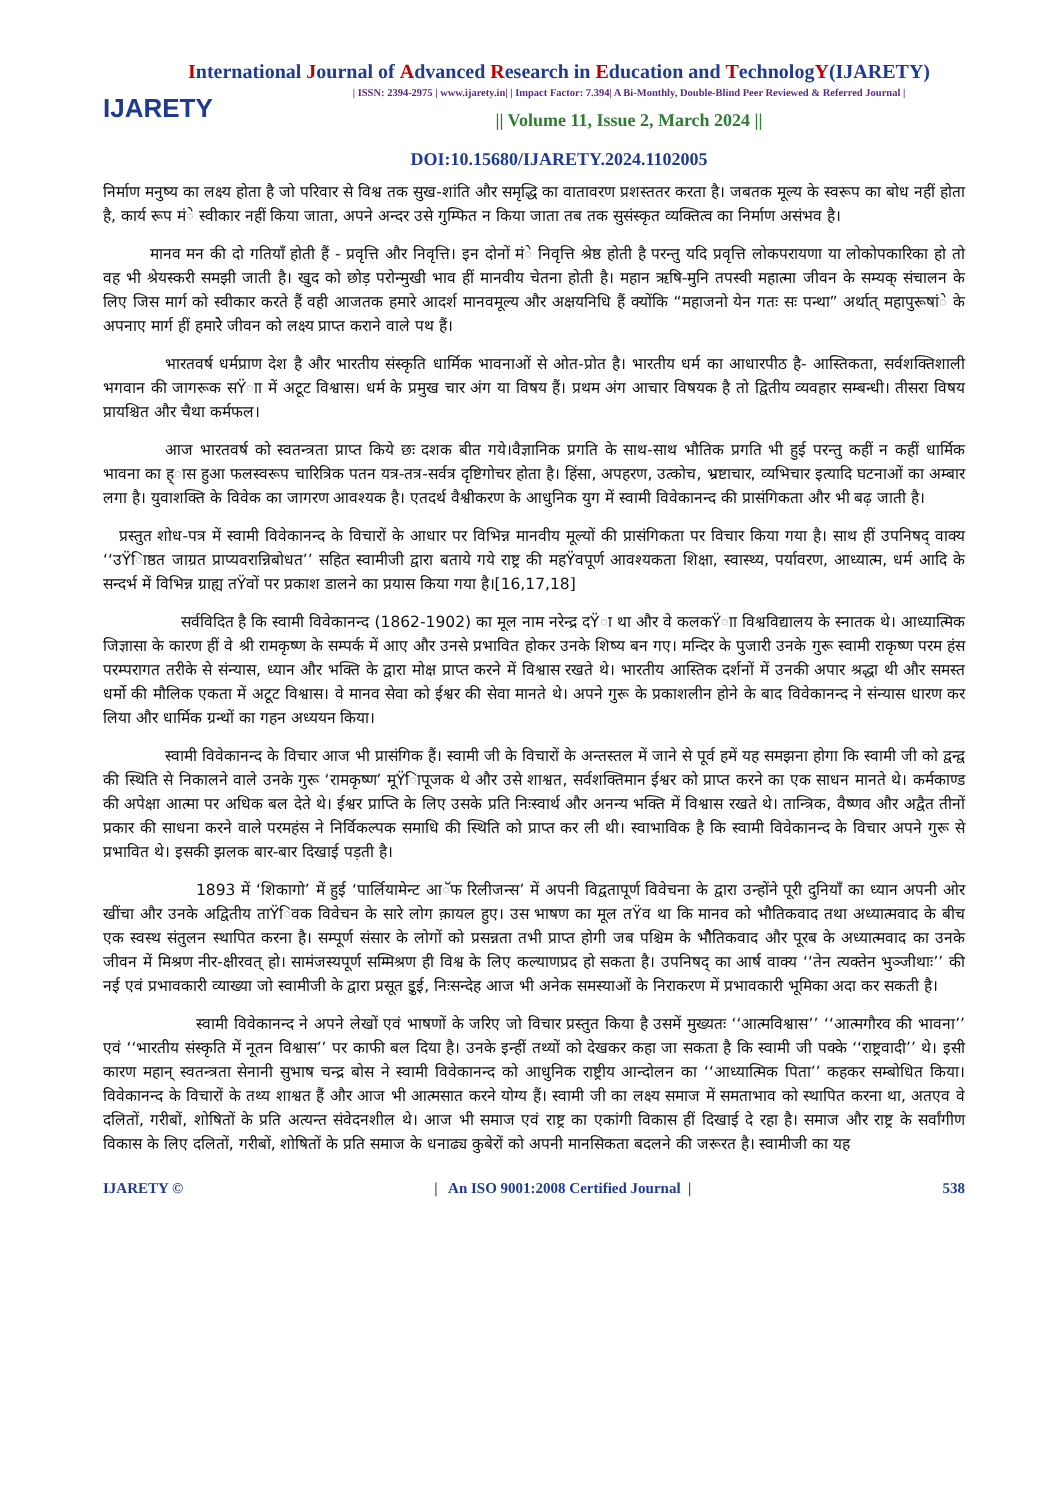International Journal of Advanced Research in Education and TechnologY(IJARETY)
IJARETY
| ISSN: 2394-2975 | www.ijarety.in| | Impact Factor: 7.394| A Bi-Monthly, Double-Blind Peer Reviewed & Referred Journal |
|| Volume 11, Issue 2, March 2024 ||
DOI:10.15680/IJARETY.2024.1102005
निर्माण मनुष्य का लक्ष्य होता है जो परिवार से विश्व तक सुख-शांति और समृद्धि का वातावरण प्रशस्ततर करता है। जबतक मूल्य के स्वरूप का बोध नहीं होता है, कार्य रूप मंे स्वीकार नहीं किया जाता, अपने अन्दर उसे गुम्फित न किया जाता तब तक सुसंस्कृत व्यक्तित्व का निर्माण असंभव है।
   मानव मन की दो गतियाँ होती हैं - प्रवृत्ति और निवृत्ति। इन दोनों मंे निवृत्ति श्रेष्ठ होती है परन्तु यदि प्रवृत्ति लोकपरायणा या लोकोपकारिका हो तो वह भी श्रेयस्करी समझी जाती है। खुद को छोड़ परोन्मुखी भाव हीं मानवीय चेतना होती है। महान ऋषि-मुनि तपस्वी महात्मा जीवन के सम्यक् संचालन के लिए जिस मार्ग को स्वीकार करते हैं वही आजतक हमारे आदर्श मानवमूल्य और अक्षयनिधि हैं क्योंकि “महाजनो येन गतः सः पन्था” अर्थात् महापुरूषांे के अपनाए मार्ग हीं हमारेे जीवन को लक्ष्य प्राप्त कराने वाले पथ हैं।
    भारतवर्ष धर्मप्राण देश है और भारतीय संस्कृति धार्मिक भावनाओं से ओत-प्रोत है। भारतीय धर्म का आधारपीठ है- आस्तिकता, सर्वशक्तिशाली भगवान की जागरूक सŸाा में अटूट विश्वास। धर्म के प्रमुख चार अंग या विषय हैं। प्रथम अंग आचार विषयक है तो द्वितीय व्यवहार सम्बन्धी। तीसरा विषय प्रायश्चित और चैथा कर्मफल।
    आज भारतवर्ष को स्वतन्त्रता प्राप्त किये छः दशक बीत गये।वैज्ञानिक प्रगति के साथ-साथ भौतिक प्रगति भी हुई परन्तु कहीं न कहीं धार्मिक भावना का ह्ास हुआ फलस्वरूप चारित्रिक पतन यत्र-तत्र-सर्वत्र दृष्टिगोचर होता है। हिंसा, अपहरण, उत्कोच, भ्रष्टाचार, व्यभिचार इत्यादि घटनाओं का अम्बार लगा है। युवाशक्ति के विवेक का जागरण आवश्यक है। एतदर्थ वैश्वीकरण के आधुनिक युग में स्वामी विवेकानन्द की प्रासंगिकता और भी बढ़ जाती है।
 प्रस्तुत शोध-पत्र में स्वामी विवेकानन्द के विचारों के आधार पर विभिन्न मानवीय मूल्यों की प्रासंगिकता पर विचार किया गया है। साथ हीं उपनिषद् वाक्य ‘‘उŸिाष्ठत जाग्रत प्राप्यवरान्निबोधत’’ सहित स्वामीजी द्वारा बताये गये राष्ट्र की महŸवपूर्ण आवश्यकता शिक्षा, स्वास्थ्य, पर्यावरण, आध्यात्म, धर्म आदि के सन्दर्भ में विभिन्न ग्राह्य तŸवों पर प्रकाश डालने का प्रयास किया गया है।[16,17,18]
     सर्वविदित है कि स्वामी विवेकानन्द (1862-1902) का मूल नाम नरेन्द्र दŸा था और वे कलकŸाा विश्वविद्यालय के स्नातक थे। आध्यात्मिक जिज्ञासा के कारण हीं वे श्री रामकृष्ण के सम्पर्क में आए और उनसे प्रभावित होकर उनके शिष्य बन गए। मन्दिर के पुजारी उनके गुरू स्वामी राकृष्ण परम हंस परम्परागत तरीके से संन्यास, ध्यान और भक्ति के द्वारा मोक्ष प्राप्त करने में विश्वास रखते थे। भारतीय आस्तिक दर्शनों में उनकी अपार श्रद्धा थी और समस्त धर्मो की मौलिक एकता में अटूट विश्वास। वे मानव सेवा को ईश्वर की सेवा मानते थे। अपने गुरू के प्रकाशलीन होने के बाद विवेकानन्द ने संन्यास धारण कर लिया और धार्मिक ग्रन्थों का गहन अध्ययन किया।
    स्वामी विवेकानन्द के विचार आज भी प्रासंगिक हैं। स्वामी जी के विचारों के अन्तस्तल में जाने से पूर्व हमें यह समझना होगा कि स्वामी जी को द्वन्द्व की स्थिति से निकालने वाले उनके गुरू ‘रामकृष्ण’ मूŸिापूजक थे और उसे शाश्वत, सर्वशक्तिमान ईश्वर को प्राप्त करने का एक साधन मानते थे। कर्मकाण्ड की अपेक्षा आत्मा पर अधिक बल देते थे। ईश्वर प्राप्ति के लिए उसके प्रति निःस्वार्थ और अनन्य भक्ति में विश्वास रखते थे। तान्त्रिक, वैष्णव और अद्वैत तीनों प्रकार की साधना करने वाले परमहंस ने निर्विकल्पक समाधि की स्थिति को प्राप्त कर ली थी। स्वाभाविक है कि स्वामी विवेकानन्द के विचार अपने गुरू से प्रभावित थे। इसकी झलक बार-बार दिखाई पड़ती है।
      1893 में ‘शिकागो’ में हुई ‘पार्लियामेन्ट आॅफ रिलीजन्स’ में अपनी विद्वतापूर्ण विवेचना के द्वारा उन्होंने पूरी दुनियाँ का ध्यान अपनी ओर खींचा और उनके अद्वितीय ताŸिवक विवेचन के सारे लोग क़ायल हुए। उस भाषण का मूल तŸव था कि मानव को भौतिकवाद तथा अध्यात्मवाद के बीच एक स्वस्थ संतुलन स्थापित करना है। सम्पूर्ण संसार के लोगों को प्रसन्नता तभी प्राप्त होगी जब पश्चिम के भौैतिकवाद और पूरब के अध्यात्मवाद का उनके जीवन में मिश्रण नीर-क्षीरवत् हो। सामंजस्यपूर्ण सम्मिश्रण ही विश्व के लिए कल्याणप्रद हो सकता है। उपनिषद् का आर्ष वाक्य ‘‘तेन त्यक्तेन भुञ्जीथाः’’ की नई एवं प्रभावकारी व्याख्या जो स्वामीजी के द्वारा प्रसूत इुई, निःसन्देह आज भी अनेक समस्याओं के निराकरण में प्रभावकारी भूमिका अदा कर सकती है।
      स्वामी विवेकानन्द ने अपने लेखों एवं भाषणों के जरिए जो विचार प्रस्तुत किया है उसमें मुख्यतः ‘‘आत्मविश्वास’’ ‘‘आत्मगौरव की भावना’’ एवं ‘‘भारतीय संस्कृति में नूतन विश्वास’’ पर काफी बल दिया है। उनके इन्हीं तथ्यों को देखकर कहा जा सकता है कि स्वामी जी पक्के ‘‘राष्ट्रवादी’’ थे। इसी कारण महान् स्वतन्त्रता सेनानी सुभाष चन्द्र बोस ने स्वामी विवेकानन्द को आधुनिक राष्ट्रीय आन्दोलन का ‘‘आध्यात्मिक पिता’’ कहकर सम्बोधित किया। विवेकानन्द के विचारों के तथ्य शाश्वत हैं और आज भी आत्मसात करने योग्य हैं। स्वामी जी का लक्ष्य समाज में समताभाव को स्थापित करना था, अतएव वे दलितों, गरीबों, शोषितों के प्रति अत्यन्त संवेदनशील थे। आज भी समाज एवं राष्ट्र का एकांगी विकास हीं दिखाई दे रहा है। समाज और राष्ट्र के सर्वांगीण विकास के लिए दलितों, गरीबों, शोषितों के प्रति समाज के धनाढ्य कुबेरों को अपनी मानसिकता बदलने की जरूरत है। स्वामीजी का यह
IJARETY © | An ISO 9001:2008 Certified Journal | 538